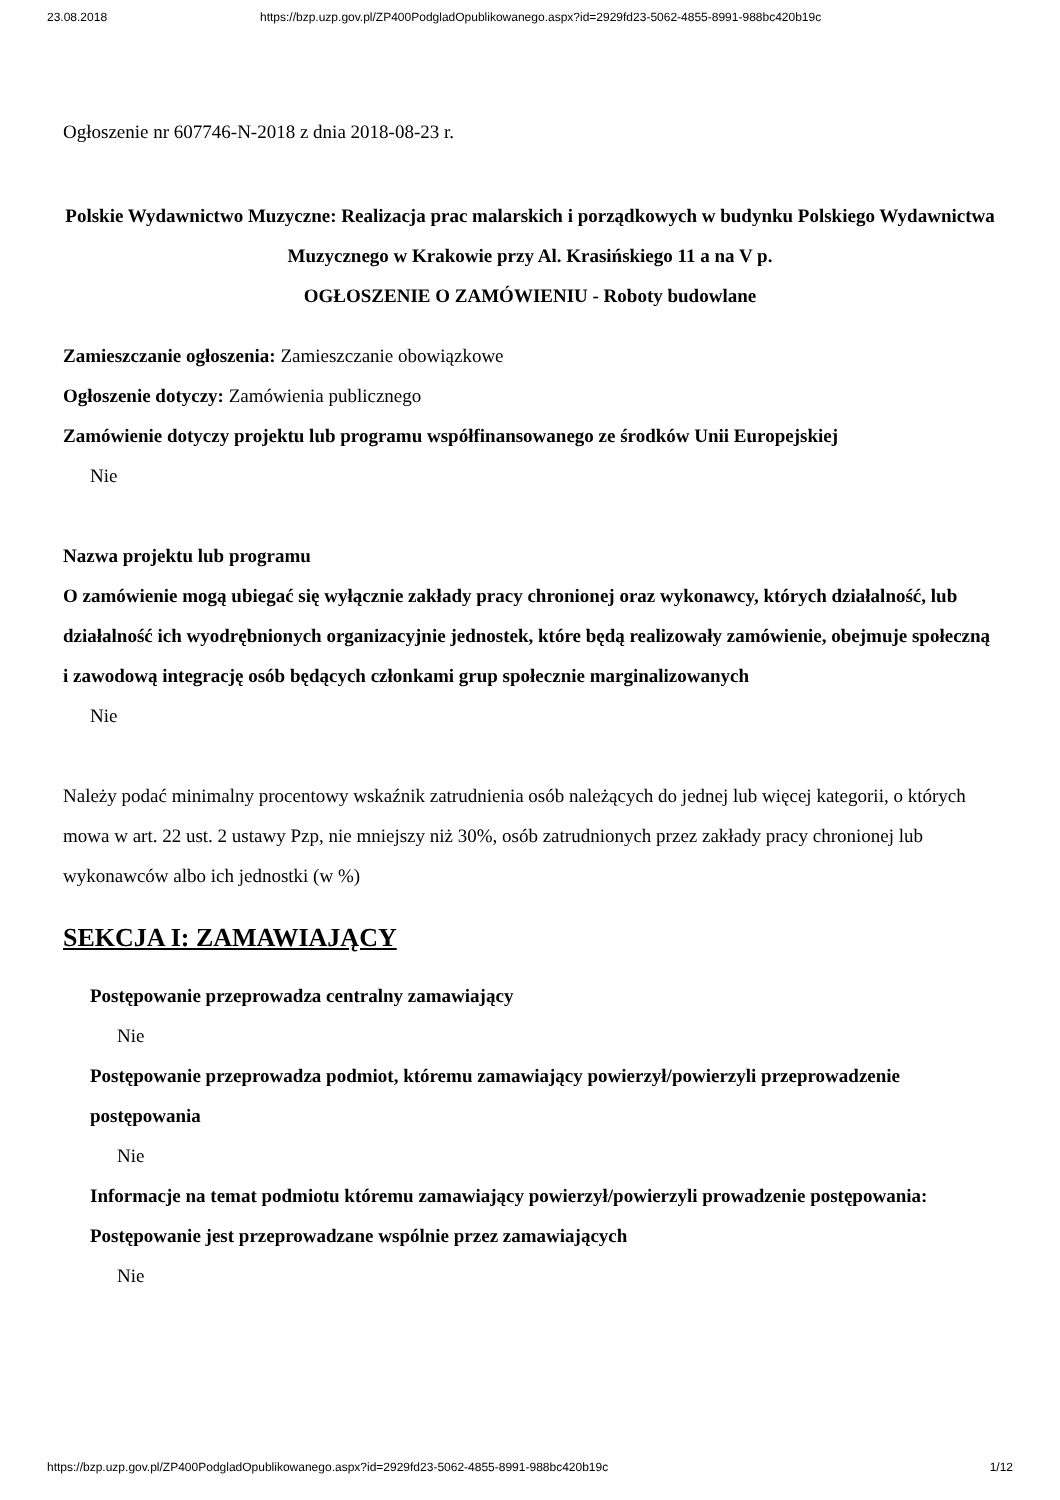23.08.2018 https://bzp.uzp.gov.pl/ZP400PodgladOpublikowanego.aspx?id=2929fd23-5062-4855-8991-988bc420b19c
Ogłoszenie nr 607746-N-2018 z dnia 2018-08-23 r.
Polskie Wydawnictwo Muzyczne: Realizacja prac malarskich i porządkowych w budynku Polskiego Wydawnictwa Muzycznego w Krakowie przy Al. Krasińskiego 11 a na V p.
OGŁOSZENIE O ZAMÓWIENIU - Roboty budowlane
Zamieszczanie ogłoszenia: Zamieszczanie obowiązkowe
Ogłoszenie dotyczy: Zamówienia publicznego
Zamówienie dotyczy projektu lub programu współfinansowanego ze środków Unii Europejskiej
Nie
Nazwa projektu lub programu
O zamówienie mogą ubiegać się wyłącznie zakłady pracy chronionej oraz wykonawcy, których działalność, lub działalność ich wyodrębnionych organizacyjnie jednostek, które będą realizowały zamówienie, obejmuje społeczną i zawodową integrację osób będących członkami grup społecznie marginalizowanych
Nie
Należy podać minimalny procentowy wskaźnik zatrudnienia osób należących do jednej lub więcej kategorii, o których mowa w art. 22 ust. 2 ustawy Pzp, nie mniejszy niż 30%, osób zatrudnionych przez zakłady pracy chronionej lub wykonawców albo ich jednostki (w %)
SEKCJA I: ZAMAWIAJĄCY
Postępowanie przeprowadza centralny zamawiający
Nie
Postępowanie przeprowadza podmiot, któremu zamawiający powierzył/powierzyli przeprowadzenie postępowania
Nie
Informacje na temat podmiotu któremu zamawiający powierzył/powierzyli prowadzenie postępowania:
Postępowanie jest przeprowadzane wspólnie przez zamawiających
Nie
https://bzp.uzp.gov.pl/ZP400PodgladOpublikowanego.aspx?id=2929fd23-5062-4855-8991-988bc420b19c 1/12